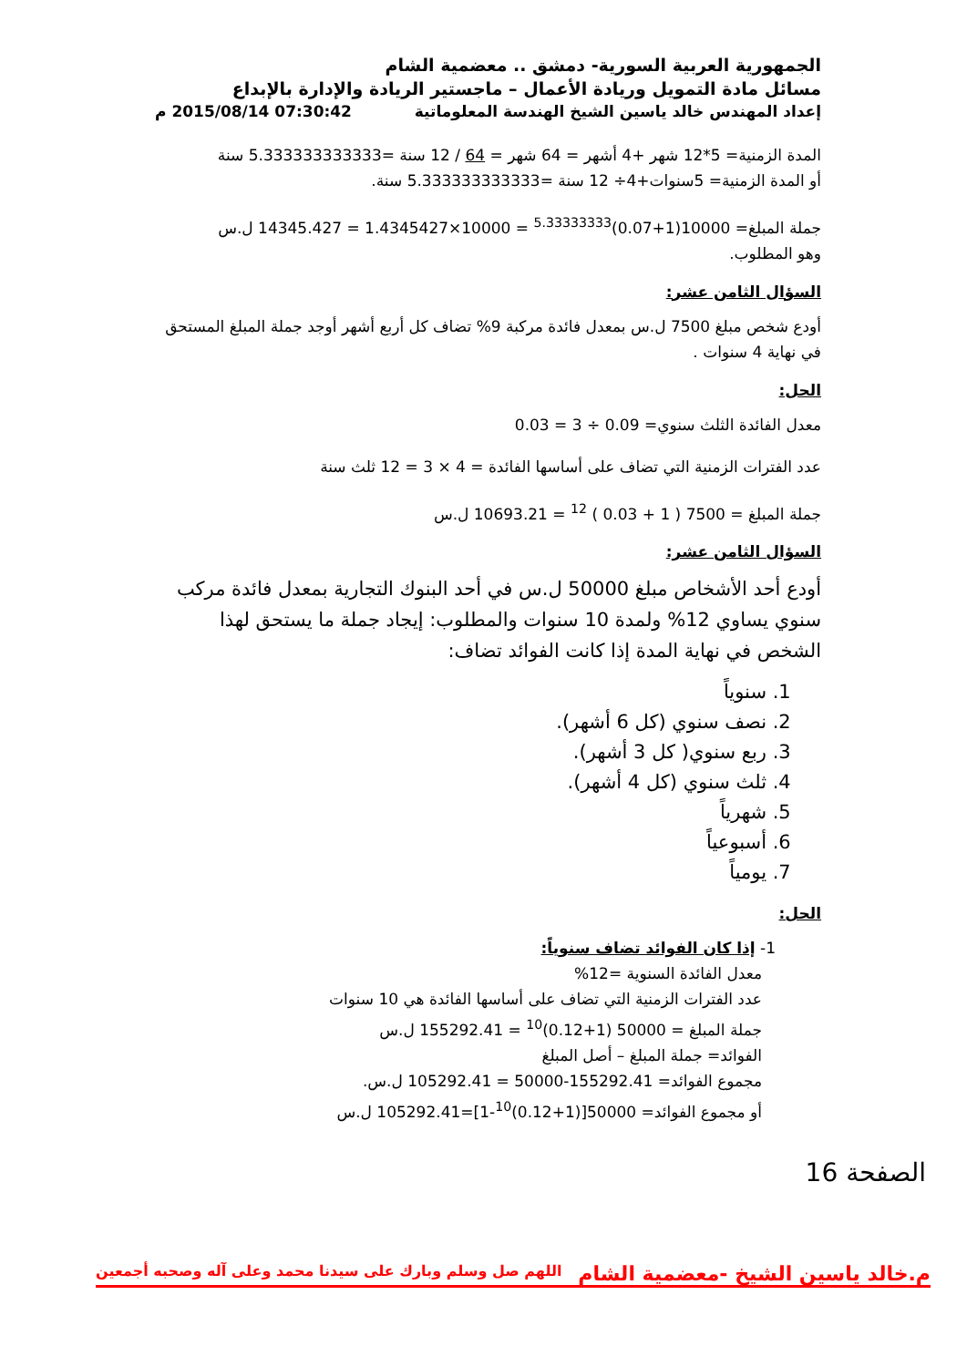الجمهورية العربية السورية- دمشق .. معضمية الشام
مسائل مادة التمويل وريادة الأعمال – ماجستير الريادة والإدارة بالإبداع
إعداد المهندس خالد ياسين الشيخ الهندسة المعلوماتية 07:30:42 2015/08/14 م
المدة الزمنية= 5*12 شهر +4 أشهر = 64 شهر = 64 / 12 سنة =5.333333333333 سنة
أو المدة الزمنية= 5سنوات+4÷ 12 سنة =5.333333333333 سنة.
جملة المبلغ= 10000(1+0.07)<sup>5.33333333</sup> = 10000×1.4345427 = 14345.427 ل.س
وهو المطلوب.
السؤال الثامن عشر:
أودع شخص مبلغ 7500 ل.س بمعدل فائدة مركبة 9% تضاف كل أربع أشهر أوجد جملة المبلغ المستحق في نهاية 4 سنوات .
الحل:
معدل الفائدة الثلث سنوي= 0.09 ÷ 3 = 0.03
عدد الفترات الزمنية التي تضاف على أساسها الفائدة = 4 × 3 = 12 ثلث سنة
جملة المبلغ = 7500 ( 1 + 0.03 ) <sup>12</sup> = 10693.21 ل.س
السؤال الثامن عشر:
أودع أحد الأشخاص مبلغ 50000 ل.س في أحد البنوك التجارية بمعدل فائدة مركب سنوي يساوي 12% ولمدة 10 سنوات والمطلوب: إيجاد جملة ما يستحق لهذا الشخص في نهاية المدة إذا كانت الفوائد تضاف:
1. سنوياً
2. نصف سنوي (كل 6 أشهر).
3. ربع سنوي( كل 3 أشهر).
4. ثلث سنوي (كل 4 أشهر).
5. شهرياً
6. أسبوعياً
7. يومياً
الحل:
1- إذا كان الفوائد تضاف سنوياً:
معدل الفائدة السنوية =12%
عدد الفترات الزمنية التي تضاف على أساسها الفائدة هي 10 سنوات
جملة المبلغ = 50000 (1+0.12)<sup>10</sup> = 155292.41 ل.س
الفوائد= جملة المبلغ – أصل المبلغ
مجموع الفوائد= 155292.41-50000 = 105292.41 ل.س.
أو مجموع الفوائد= 50000[(1+0.12)<sup>10</sup>-1]=105292.41 ل.س
الصفحة 16
م.خالد ياسين الشيخ -معضمية الشام اللهم صل وسلم وبارك على سيدنا محمد وعلى آله وصحبه أجمعين